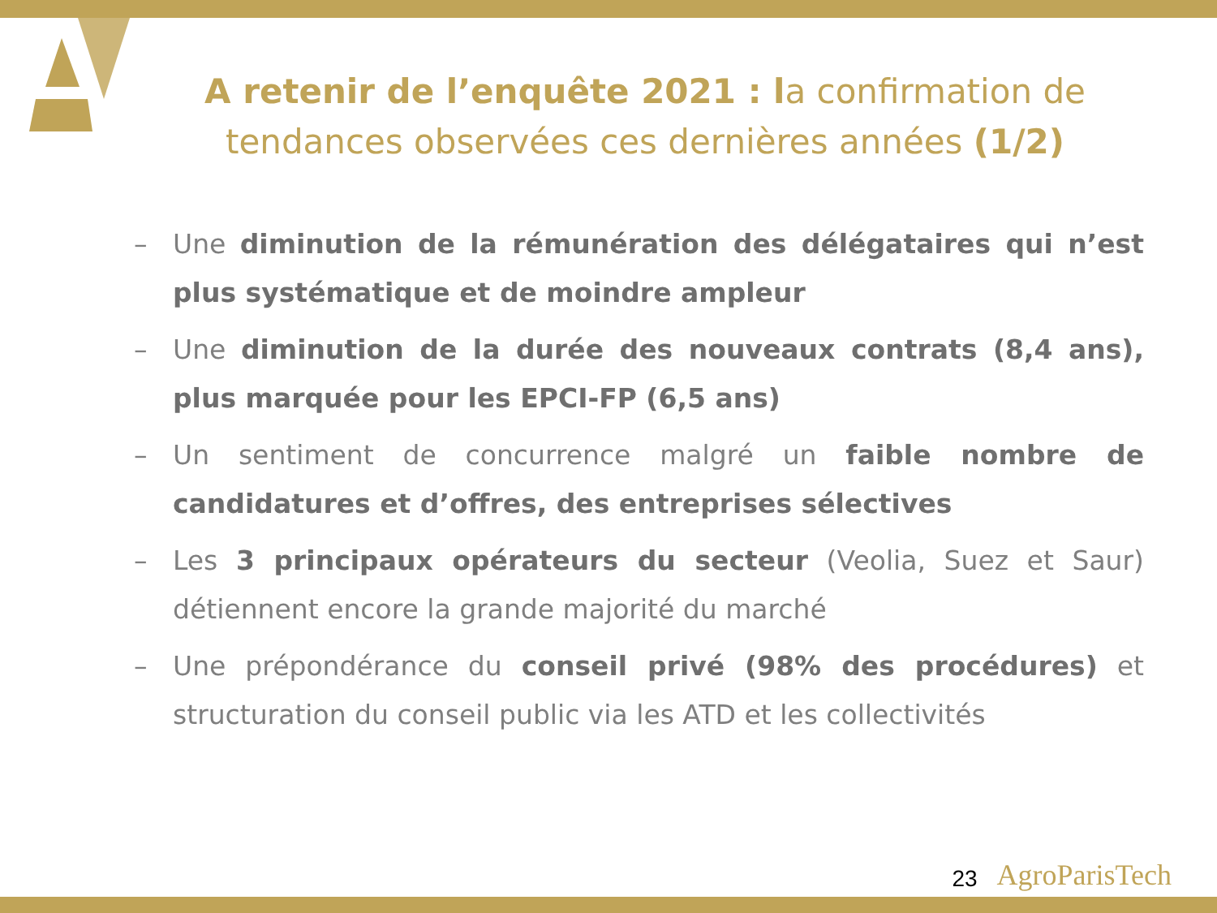A retenir de l’enquête 2021 : la confirmation de tendances observées ces dernières années (1/2)
– Une diminution de la rémunération des délégataires qui n’est plus systématique et de moindre ampleur
– Une diminution de la durée des nouveaux contrats (8,4 ans), plus marquée pour les EPCI-FP (6,5 ans)
– Un sentiment de concurrence malgré un faible nombre de candidatures et d’offres, des entreprises sélectives
– Les 3 principaux opérateurs du secteur (Veolia, Suez et Saur) détiennent encore la grande majorité du marché
– Une prépondérance du conseil privé (98% des procédures) et structuration du conseil public via les ATD et les collectivités
23 AgroParisTech